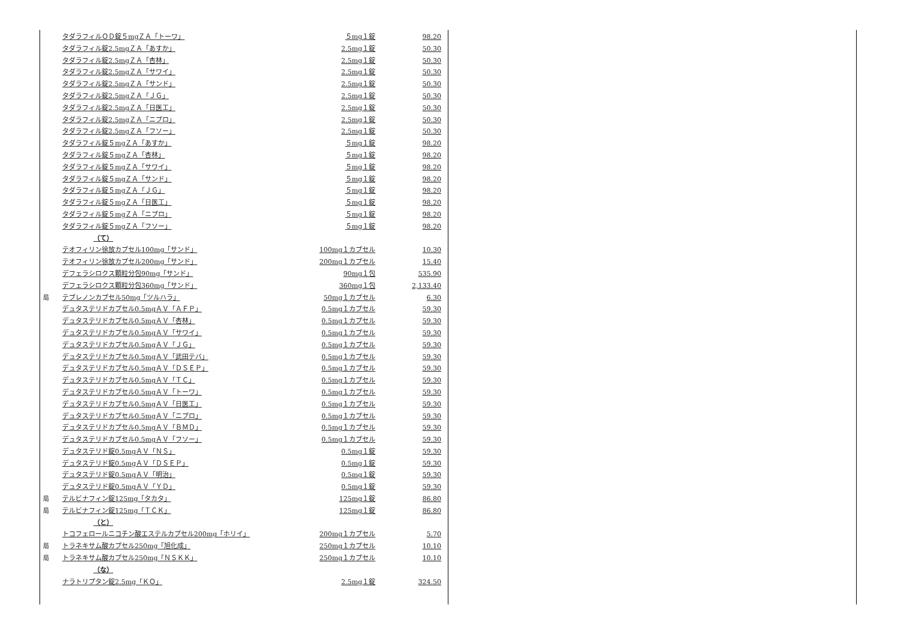| | タダラフィルＯＤ錠５mgＺＡ「トーワ」 | ５mg１錠 | 98.20 |
| | タダラフィル錠2.5mgＺＡ「あすか」 | 2.5mg１錠 | 50.30 |
| | タダラフィル錠2.5mgＺＡ「杏林」 | 2.5mg１錠 | 50.30 |
| | タダラフィル錠2.5mgＺＡ「サワイ」 | 2.5mg１錠 | 50.30 |
| | タダラフィル錠2.5mgＺＡ「サンド」 | 2.5mg１錠 | 50.30 |
| | タダラフィル錠2.5mgＺＡ「ＪＧ」 | 2.5mg１錠 | 50.30 |
| | タダラフィル錠2.5mgＺＡ「日医工」 | 2.5mg１錠 | 50.30 |
| | タダラフィル錠2.5mgＺＡ「ニプロ」 | 2.5mg１錠 | 50.30 |
| | タダラフィル錠2.5mgＺＡ「フソー」 | 2.5mg１錠 | 50.30 |
| | タダラフィル錠５mgＺＡ「あすか」 | ５mg１錠 | 98.20 |
| | タダラフィル錠５mgＺＡ「杏林」 | ５mg１錠 | 98.20 |
| | タダラフィル錠５mgＺＡ「サワイ」 | ５mg１錠 | 98.20 |
| | タダラフィル錠５mgＺＡ「サンド」 | ５mg１錠 | 98.20 |
| | タダラフィル錠５mgＺＡ「ＪＧ」 | ５mg１錠 | 98.20 |
| | タダラフィル錠５mgＺＡ「日医工」 | ５mg１錠 | 98.20 |
| | タダラフィル錠５mgＺＡ「ニプロ」 | ５mg１錠 | 98.20 |
| | タダラフィル錠５mgＺＡ「フソー」 | ５mg１錠 | 98.20 |
| | （て） | | |
| | テオフィリン徐放カプセル100mg「サンド」 | 100mg１カプセル | 10.30 |
| | テオフィリン徐放カプセル200mg「サンド」 | 200mg１カプセル | 15.40 |
| | デフェラシロクス顆粒分包90mg「サンド」 | 90mg１包 | 535.90 |
| | デフェラシロクス顆粒分包360mg「サンド」 | 360mg１包 | 2,133.40 |
| 局 | テプレノンカプセル50mg「ツルハラ」 | 50mg１カプセル | 6.30 |
| | デュタステリドカプセル0.5mgＡＶ「ＡＦＰ」 | 0.5mg１カプセル | 59.30 |
| | デュタステリドカプセル0.5mgＡＶ「杏林」 | 0.5mg１カプセル | 59.30 |
| | デュタステリドカプセル0.5mgＡＶ「サワイ」 | 0.5mg１カプセル | 59.30 |
| | デュタステリドカプセル0.5mgＡＶ「ＪＧ」 | 0.5mg１カプセル | 59.30 |
| | デュタステリドカプセル0.5mgＡＶ「武田テバ」 | 0.5mg１カプセル | 59.30 |
| | デュタステリドカプセル0.5mgＡＶ「ＤＳＥＰ」 | 0.5mg１カプセル | 59.30 |
| | デュタステリドカプセル0.5mgＡＶ「ＴＣ」 | 0.5mg１カプセル | 59.30 |
| | デュタステリドカプセル0.5mgＡＶ「トーワ」 | 0.5mg１カプセル | 59.30 |
| | デュタステリドカプセル0.5mgＡＶ「日医工」 | 0.5mg１カプセル | 59.30 |
| | デュタステリドカプセル0.5mgＡＶ「ニプロ」 | 0.5mg１カプセル | 59.30 |
| | デュタステリドカプセル0.5mgＡＶ「ＢＭＤ」 | 0.5mg１カプセル | 59.30 |
| | デュタステリドカプセル0.5mgＡＶ「フソー」 | 0.5mg１カプセル | 59.30 |
| | デュタステリド錠0.5mgＡＶ「ＮＳ」 | 0.5mg１錠 | 59.30 |
| | デュタステリド錠0.5mgＡＶ「ＤＳＥＰ」 | 0.5mg１錠 | 59.30 |
| | デュタステリド錠0.5mgＡＶ「明治」 | 0.5mg１錠 | 59.30 |
| | デュタステリド錠0.5mgＡＶ「ＹＤ」 | 0.5mg１錠 | 59.30 |
| 局 | テルビナフィン錠125mg「タカタ」 | 125mg１錠 | 86.80 |
| 局 | テルビナフィン錠125mg「ＴＣＫ」 | 125mg１錠 | 86.80 |
| | （と） | | |
| | トコフェロールニコチン酸エステルカプセル200mg「ホリイ」 | 200mg１カプセル | 5.70 |
| 局 | トラネキサム酸カプセル250mg「旭化成」 | 250mg１カプセル | 10.10 |
| 局 | トラネキサム酸カプセル250mg「ＮＳＫＫ」 | 250mg１カプセル | 10.10 |
| | （な） | | |
| | ナラトリプタン錠2.5mg「ＫＯ」 | 2.5mg１錠 | 324.50 |